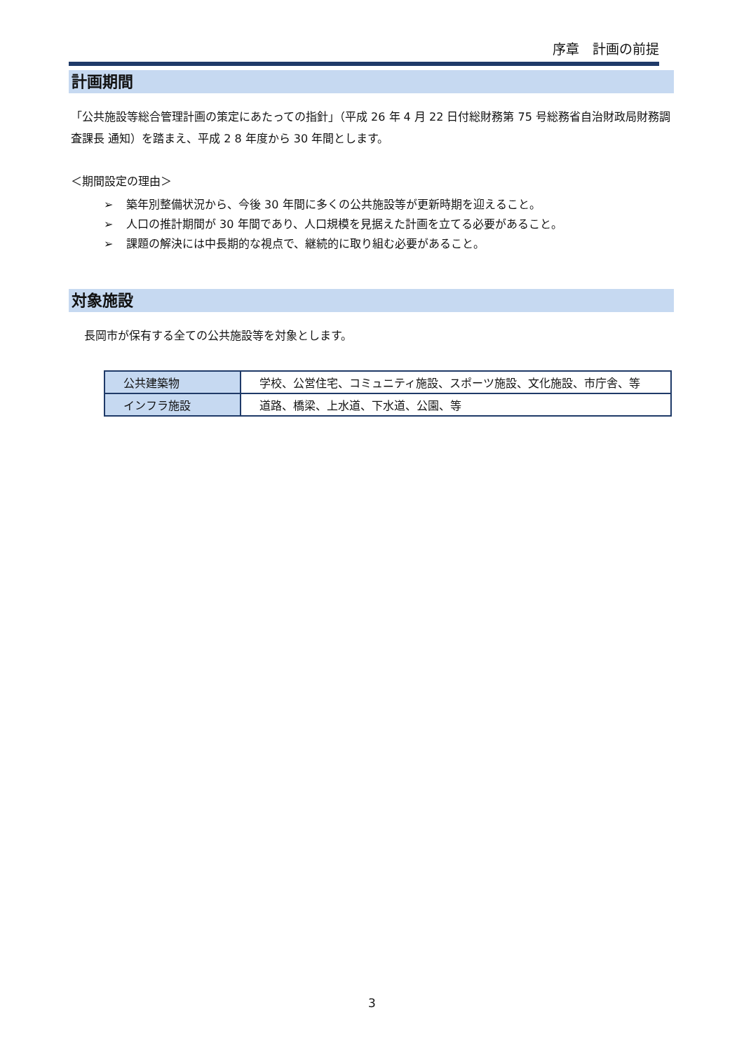序章　計画の前提
計画期間
「公共施設等総合管理計画の策定にあたっての指針」（平成 26 年 4 月 22 日付総財務第 75 号総務省自治財政局財務調査課長 通知）を踏まえ、平成 2 8 年度から 30 年間とします。
＜期間設定の理由＞
➢ 築年別整備状況から、今後 30 年間に多くの公共施設等が更新時期を迎えること。
➢ 人口の推計期間が 30 年間であり、人口規模を見据えた計画を立てる必要があること。
➢ 課題の解決には中長期的な視点で、継続的に取り組む必要があること。
対象施設
長岡市が保有する全ての公共施設等を対象とします。
| 公共建築物 | 学校、公営住宅、コミュニティ施設、スポーツ施設、文化施設、市庁舎、等 |
| インフラ施設 | 道路、橋梁、上水道、下水道、公園、等 |
3